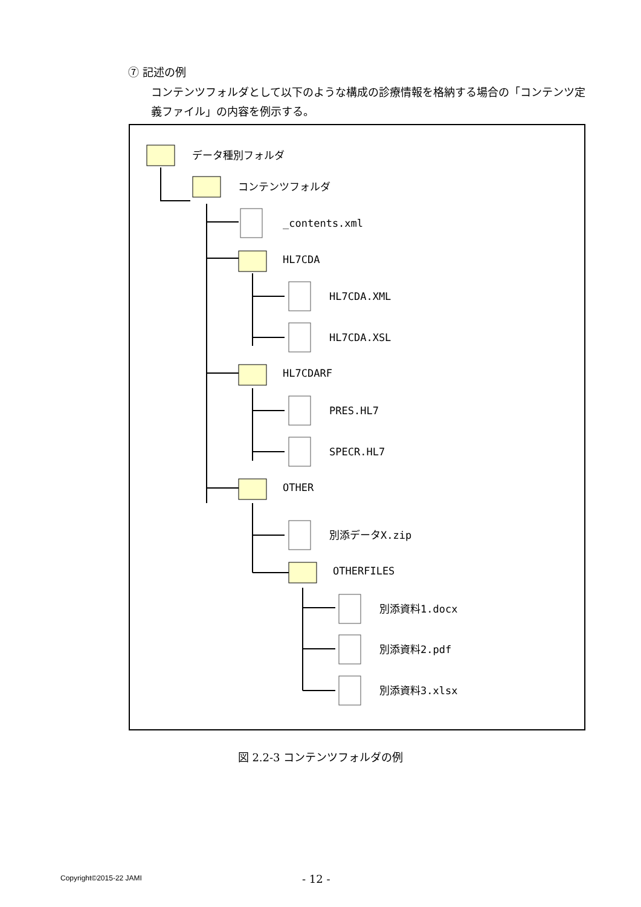⑦ 記述の例
コンテンツフォルダとして以下のような構成の診療情報を格納する場合の「コンテンツ定義ファイル」の内容を例示する。
データ種別フォルダ
コンテンツフォルダ
_contents.xml
HL7CDA
HL7CDA.XML
HL7CDA.XSL
HL7CDARF
PRES.HL7
SPECR.HL7
OTHER
別添データX.zip
OTHERFILES
別添資料1.docx
別添資料2.pdf
別添資料3.xlsx
図 2.2-3 コンテンツフォルダの例
Copyright©2015-22 JAMI - 12 -